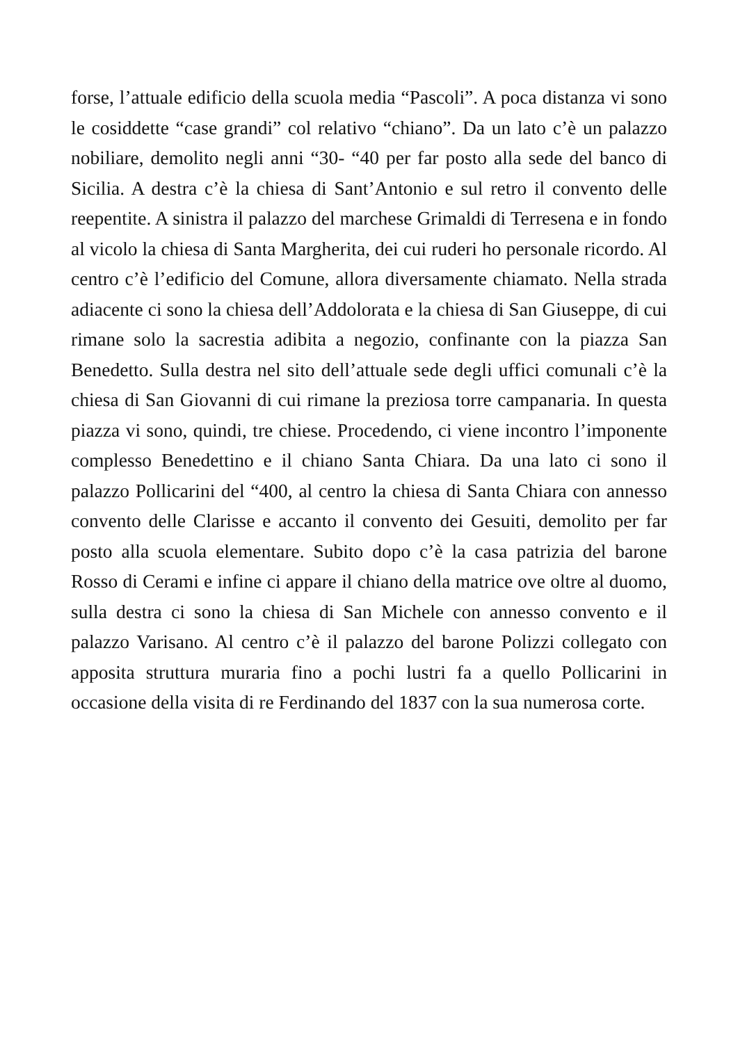forse, l’attuale edificio della scuola media “Pascoli”. A poca distanza vi sono le cosiddette “case grandi” col relativo “chiano”. Da un lato c’è un palazzo nobiliare, demolito negli anni “30- “40 per far posto alla sede del banco di Sicilia. A destra c’è la chiesa di Sant’Antonio e sul retro il convento delle reepentite. A sinistra il palazzo del marchese Grimaldi di Terresena e in fondo al vicolo la chiesa di Santa Margherita, dei cui ruderi ho personale ricordo. Al centro c’è l’edificio del Comune, allora diversamente chiamato. Nella strada adiacente ci sono la chiesa dell’Addolorata e la chiesa di San Giuseppe, di cui rimane solo la sacrestia adibita a negozio, confinante con la piazza San Benedetto. Sulla destra nel sito dell’attuale sede degli uffici comunali c’è la chiesa di San Giovanni di cui rimane la preziosa torre campanaria. In questa piazza vi sono, quindi, tre chiese. Procedendo, ci viene incontro l’imponente complesso Benedettino e il chiano Santa Chiara. Da una lato ci sono il palazzo Pollicarini del “400, al centro la chiesa di Santa Chiara con annesso convento delle Clarisse e accanto il convento dei Gesuiti, demolito per far posto alla scuola elementare. Subito dopo c’è la casa patrizia del barone Rosso di Cerami e infine ci appare il chiano della matrice ove oltre al duomo, sulla destra ci sono la chiesa di San Michele con annesso convento e il palazzo Varisano. Al centro c’è il palazzo del barone Polizzi collegato con apposita struttura muraria fino a pochi lustri fa a quello Pollicarini in occasione della visita di re Ferdinando del 1837 con la sua numerosa corte.